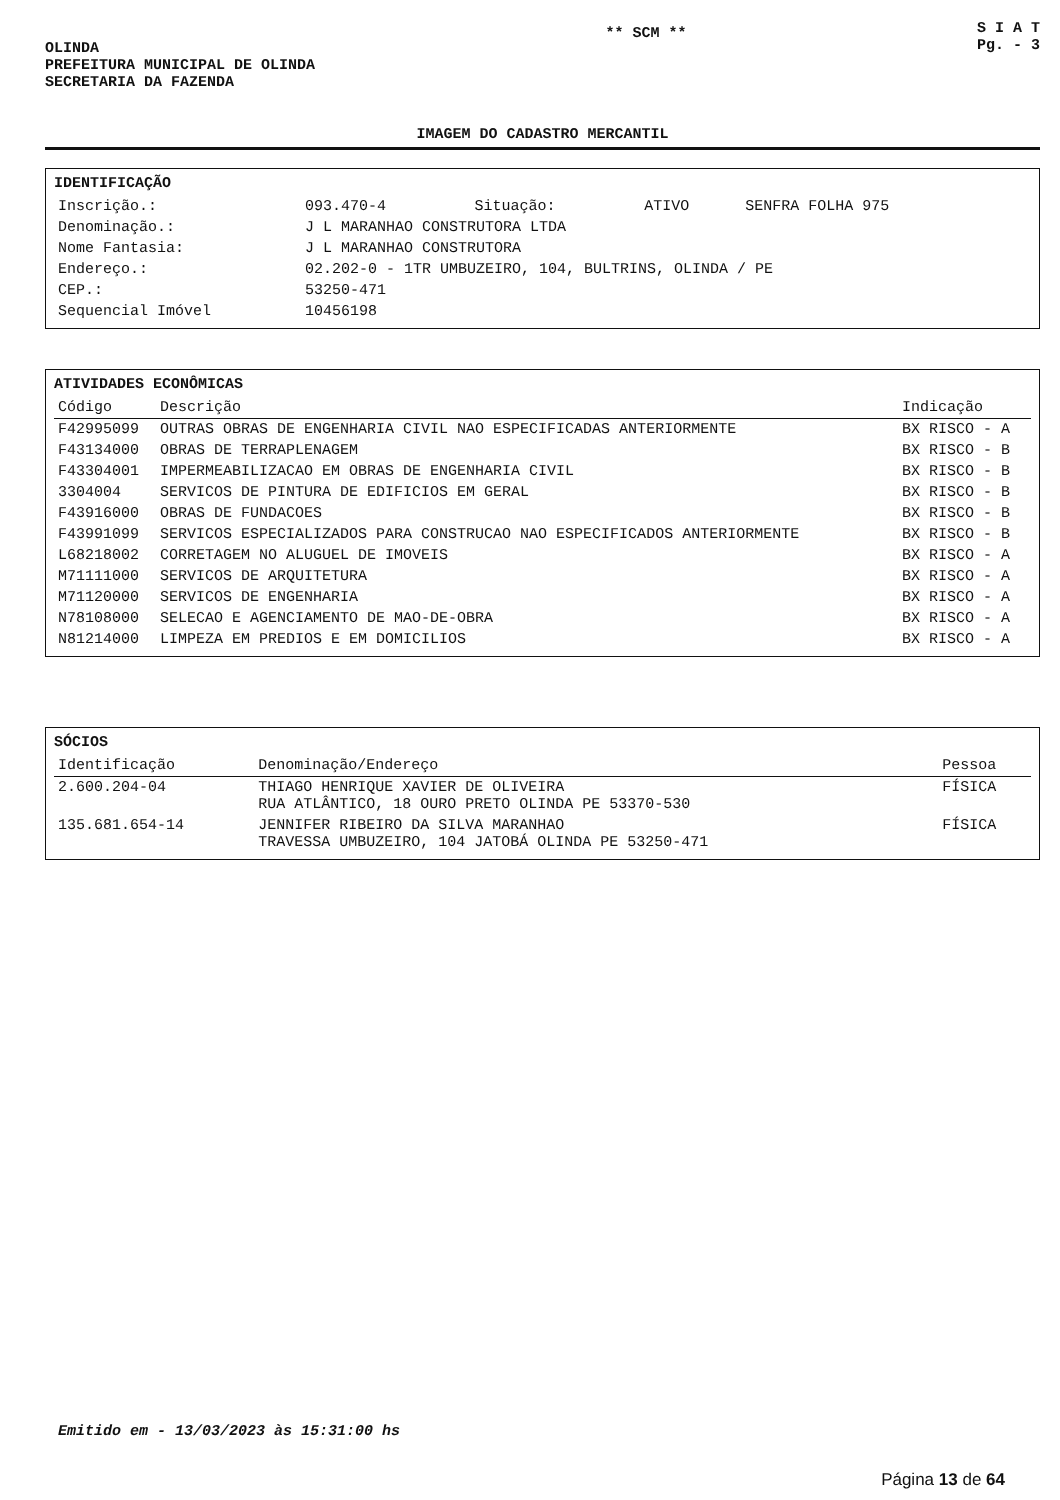OLINDA
PREFEITURA MUNICIPAL DE OLINDA
SECRETARIA DA FAZENDA
** SCM **
S I A T
Pg. - 3
IMAGEM DO CADASTRO MERCANTIL
IDENTIFICAÇÃO
| Inscrição.: | 093.470-4 | Situação: | ATIVO | SENFRA FOLHA 975 |
| Denominação.: | J L MARANHAO CONSTRUTORA LTDA | | | |
| Nome Fantasia: | J L MARANHAO CONSTRUTORA | | | |
| Endereço.: | 02.202-0 - 1TR UMBUZEIRO, 104, BULTRINS, OLINDA / PE | | | |
| CEP.: | 53250-471 | | | |
| Sequencial Imóvel | 10456198 | | | |
ATIVIDADES ECONÔMICAS
| Código | Descrição | Indicação |
| --- | --- | --- |
| F42995099 | OUTRAS OBRAS DE ENGENHARIA CIVIL NAO ESPECIFICADAS ANTERIORMENTE | BX RISCO - A |
| F43134000 | OBRAS DE TERRAPLENAGEM | BX RISCO - B |
| F43304001 | IMPERMEABILIZACAO EM OBRAS DE ENGENHARIA CIVIL | BX RISCO - B |
| 3304004 | SERVICOS DE PINTURA DE EDIFICIOS EM GERAL | BX RISCO - B |
| F43916000 | OBRAS DE FUNDACOES | BX RISCO - B |
| F43991099 | SERVICOS ESPECIALIZADOS PARA CONSTRUCAO NAO ESPECIFICADOS ANTERIORMENTE | BX RISCO - B |
| L68218002 | CORRETAGEM NO ALUGUEL DE IMOVEIS | BX RISCO - A |
| M71111000 | SERVICOS DE ARQUITETURA | BX RISCO - A |
| M71120000 | SERVICOS DE ENGENHARIA | BX RISCO - A |
| N78108000 | SELECAO E AGENCIAMENTO DE MAO-DE-OBRA | BX RISCO - A |
| N81214000 | LIMPEZA EM PREDIOS E EM DOMICILIOS | BX RISCO - A |
SÓCIOS
| Identificação | Denominação/Endereço | Pessoa |
| --- | --- | --- |
| 2.600.204-04 | THIAGO HENRIQUE XAVIER DE OLIVEIRA RUA ATLÂNTICO, 18 OURO PRETO OLINDA PE 53370-530 | FÍSICA |
| 135.681.654-14 | JENNIFER RIBEIRO DA SILVA MARANHAO TRAVESSA UMBUZEIRO, 104 JATOBÁ OLINDA PE 53250-471 | FÍSICA |
Emitido em - 13/03/2023 às 15:31:00 hs
Página 13 de 64